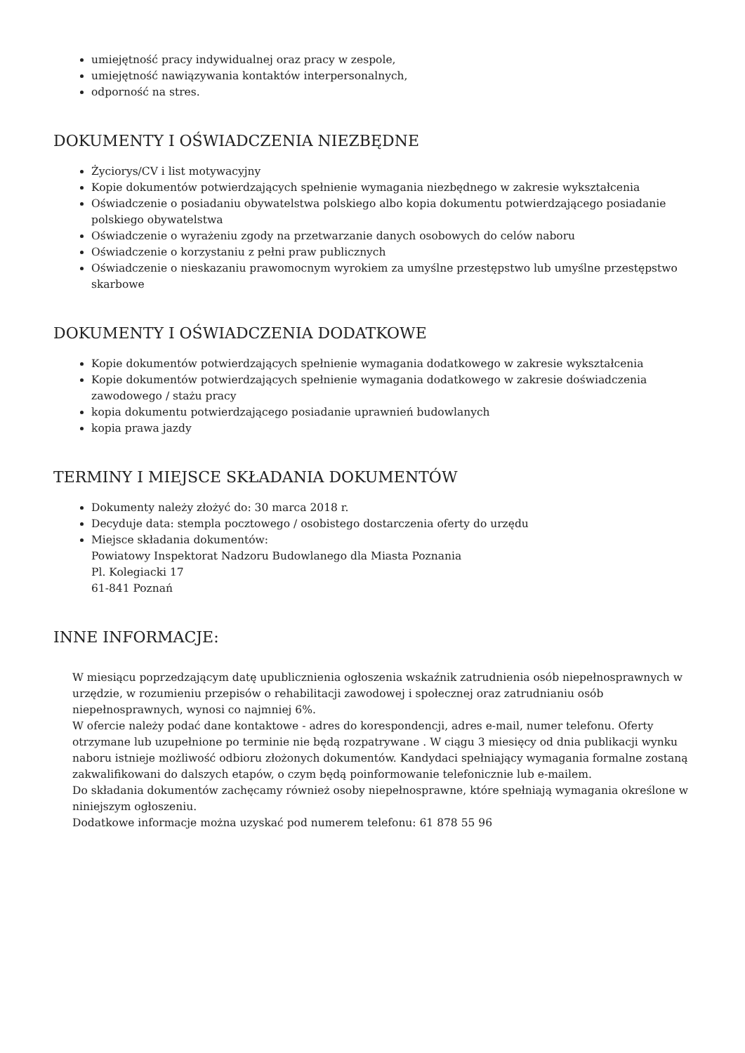umiejętność pracy indywidualnej oraz pracy w zespole,
umiejętność nawiązywania kontaktów interpersonalnych,
odporność na stres.
DOKUMENTY I OŚWIADCZENIA NIEZBĘDNE
Życiorys/CV i list motywacyjny
Kopie dokumentów potwierdzających spełnienie wymagania niezbędnego w zakresie wykształcenia
Oświadczenie o posiadaniu obywatelstwa polskiego albo kopia dokumentu potwierdzającego posiadanie polskiego obywatelstwa
Oświadczenie o wyrażeniu zgody na przetwarzanie danych osobowych do celów naboru
Oświadczenie o korzystaniu z pełni praw publicznych
Oświadczenie o nieskazaniu prawomocnym wyrokiem za umyślne przestępstwo lub umyślne przestępstwo skarbowe
DOKUMENTY I OŚWIADCZENIA DODATKOWE
Kopie dokumentów potwierdzających spełnienie wymagania dodatkowego w zakresie wykształcenia
Kopie dokumentów potwierdzających spełnienie wymagania dodatkowego w zakresie doświadczenia zawodowego / stażu pracy
kopia dokumentu potwierdzającego posiadanie uprawnień budowlanych
kopia prawa jazdy
TERMINY I MIEJSCE SKŁADANIA DOKUMENTÓW
Dokumenty należy złożyć do: 30 marca 2018 r.
Decyduje data: stempla pocztowego / osobistego dostarczenia oferty do urzędu
Miejsce składania dokumentów:
Powiatowy Inspektorat Nadzoru Budowlanego dla Miasta Poznania
Pl. Kolegiacki 17
61-841 Poznań
INNE INFORMACJE:
W miesiącu poprzedzającym datę upublicznienia ogłoszenia wskaźnik zatrudnienia osób niepełnosprawnych w urzędzie, w rozumieniu przepisów o rehabilitacji zawodowej i społecznej oraz zatrudnianiu osób niepełnosprawnych, wynosi co najmniej 6%.
W ofercie należy podać dane kontaktowe - adres do korespondencji, adres e-mail, numer telefonu. Oferty otrzymane lub uzupełnione po terminie nie będą rozpatrywane . W ciągu 3 miesięcy od dnia publikacji wynku naboru istnieje możliwość odbioru złożonych dokumentów. Kandydaci spełniający wymagania formalne zostaną zakwalifikowani do dalszych etapów, o czym będą poinformowanie telefonicznie lub e-mailem.
Do składania dokumentów zachęcamy również osoby niepełnosprawne, które spełniają wymagania określone w niniejszym ogłoszeniu.
Dodatkowe informacje można uzyskać pod numerem telefonu: 61 878 55 96